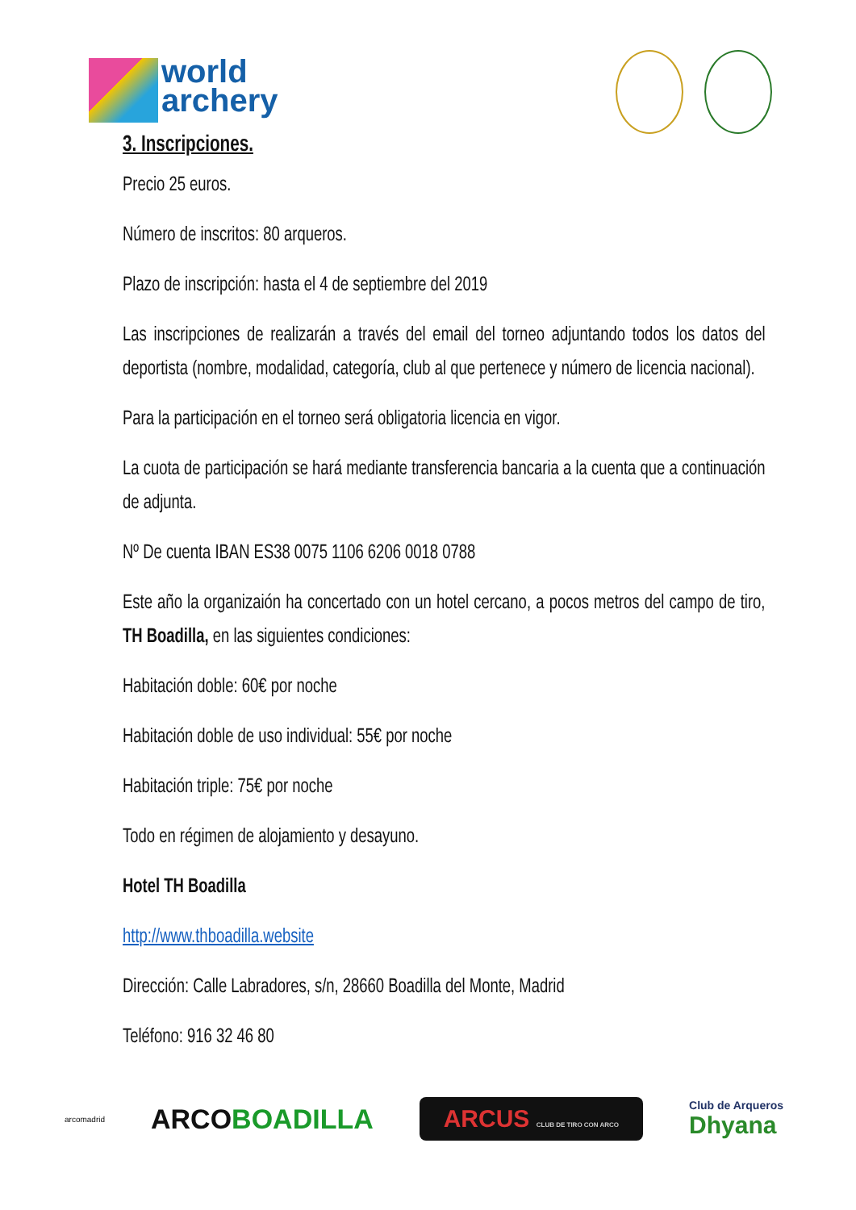world
archery
3. Inscripciones.
Precio 25 euros.
Número de inscritos: 80 arqueros.
Plazo de inscripción: hasta el 4 de septiembre del 2019
Las inscripciones de realizarán a través del email del torneo adjuntando todos los datos del deportista (nombre, modalidad, categoría, club al que pertenece y número de licencia nacional).
Para la participación en el torneo será obligatoria licencia en vigor.
La cuota de participación se hará mediante transferencia bancaria a la cuenta que a continuación de adjunta.
Nº De cuenta IBAN ES38 0075 1106 6206 0018 0788
Este año la organizaión ha concertado con un hotel cercano, a pocos metros del campo de tiro, TH Boadilla, en las siguientes condiciones:
Habitación doble: 60€ por noche
Habitación doble de uso individual: 55€ por noche
Habitación triple: 75€ por noche
Todo en régimen de alojamiento y desayuno.
Hotel TH Boadilla
http://www.thboadilla.website
Dirección: Calle Labradores, s/n, 28660 Boadilla del Monte, Madrid
Teléfono: 916 32 46 80
arcomadrid ARCOBOADILLA ARCUS CLUB DE TIRO CON ARCO Club de Arqueros
Dhyana